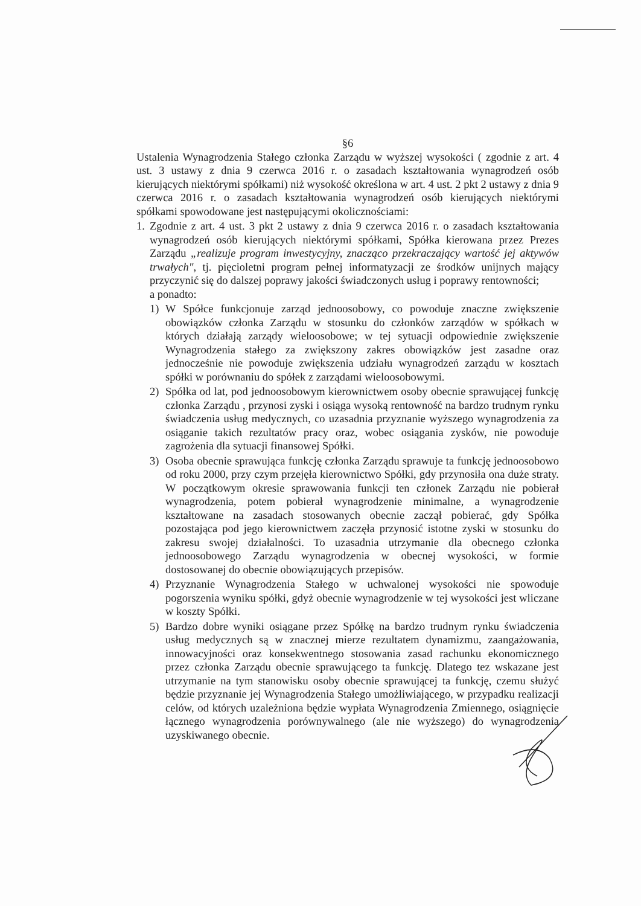§6
Ustalenia Wynagrodzenia Stałego członka Zarządu w wyższej wysokości ( zgodnie z art. 4 ust. 3 ustawy z dnia 9 czerwca 2016 r. o zasadach kształtowania wynagrodzeń osób kierujących niektórymi spółkami) niż wysokość określona w art. 4 ust. 2 pkt 2 ustawy z dnia 9 czerwca 2016 r. o zasadach kształtowania wynagrodzeń osób kierujących niektórymi spółkami spowodowane jest następującymi okolicznościami:
1.
Zgodnie z art. 4 ust. 3 pkt 2 ustawy z dnia 9 czerwca 2016 r. o zasadach kształtowania wynagrodzeń osób kierujących niektórymi spółkami, Spółka kierowana przez Prezes Zarządu „realizuje program inwestycyjny, znacząco przekraczający wartość jej aktywów trwałych", tj. pięcioletni program pełnej informatyzacji ze środków unijnych mający przyczynić się do dalszej poprawy jakości świadczonych usług i poprawy rentowności;
a ponadto:
1) W Spółce funkcjonuje zarząd jednoosobowy, co powoduje znaczne zwiększenie obowiązków członka Zarządu w stosunku do członków zarządów w spółkach w których działają zarządy wieloosobowe; w tej sytuacji odpowiednie zwiększenie Wynagrodzenia stałego za zwiększony zakres obowiązków jest zasadne oraz jednocześnie nie powoduje zwiększenia udziału wynagrodzeń zarządu w kosztach spółki w porównaniu do spółek z zarządami wieloosobowymi.
2) Spółka od lat, pod jednoosobowym kierownictwem osoby obecnie sprawującej funkcję członka Zarządu , przynosi zyski i osiąga wysoką rentowność na bardzo trudnym rynku świadczenia usług medycznych, co uzasadnia przyznanie wyższego wynagrodzenia za osiąganie takich rezultatów pracy oraz, wobec osiągania zysków, nie powoduje zagrożenia dla sytuacji finansowej Spółki.
3) Osoba obecnie sprawująca funkcję członka Zarządu sprawuje ta funkcję jednoosobowo od roku 2000, przy czym przejęła kierownictwo Spółki, gdy przynosiła ona duże straty. W początkowym okresie sprawowania funkcji ten członek Zarządu nie pobierał wynagrodzenia, potem pobierał wynagrodzenie minimalne, a wynagrodzenie kształtowane na zasadach stosowanych obecnie zaczął pobierać, gdy Spółka pozostająca pod jego kierownictwem zaczęła przynosić istotne zyski w stosunku do zakresu swojej działalności. To uzasadnia utrzymanie dla obecnego członka jednoosobowego Zarządu wynagrodzenia w obecnej wysokości, w formie dostosowanej do obecnie obowiązujących przepisów.
4) Przyznanie Wynagrodzenia Stałego w uchwalonej wysokości nie spowoduje pogorszenia wyniku spółki, gdyż obecnie wynagrodzenie w tej wysokości jest wliczane w koszty Spółki.
5) Bardzo dobre wyniki osiągane przez Spółkę na bardzo trudnym rynku świadczenia usług medycznych są w znacznej mierze rezultatem dynamizmu, zaangażowania, innowacyjności oraz konsekwentnego stosowania zasad rachunku ekonomicznego przez członka Zarządu obecnie sprawującego ta funkcję. Dlatego tez wskazane jest utrzymanie na tym stanowisku osoby obecnie sprawującej ta funkcję, czemu służyć będzie przyznanie jej Wynagrodzenia Stałego umożliwiającego, w przypadku realizacji celów, od których uzależniona będzie wypłata Wynagrodzenia Zmiennego, osiągnięcie łącznego wynagrodzenia porównywalnego (ale nie wyższego) do wynagrodzenia uzyskiwanego obecnie.